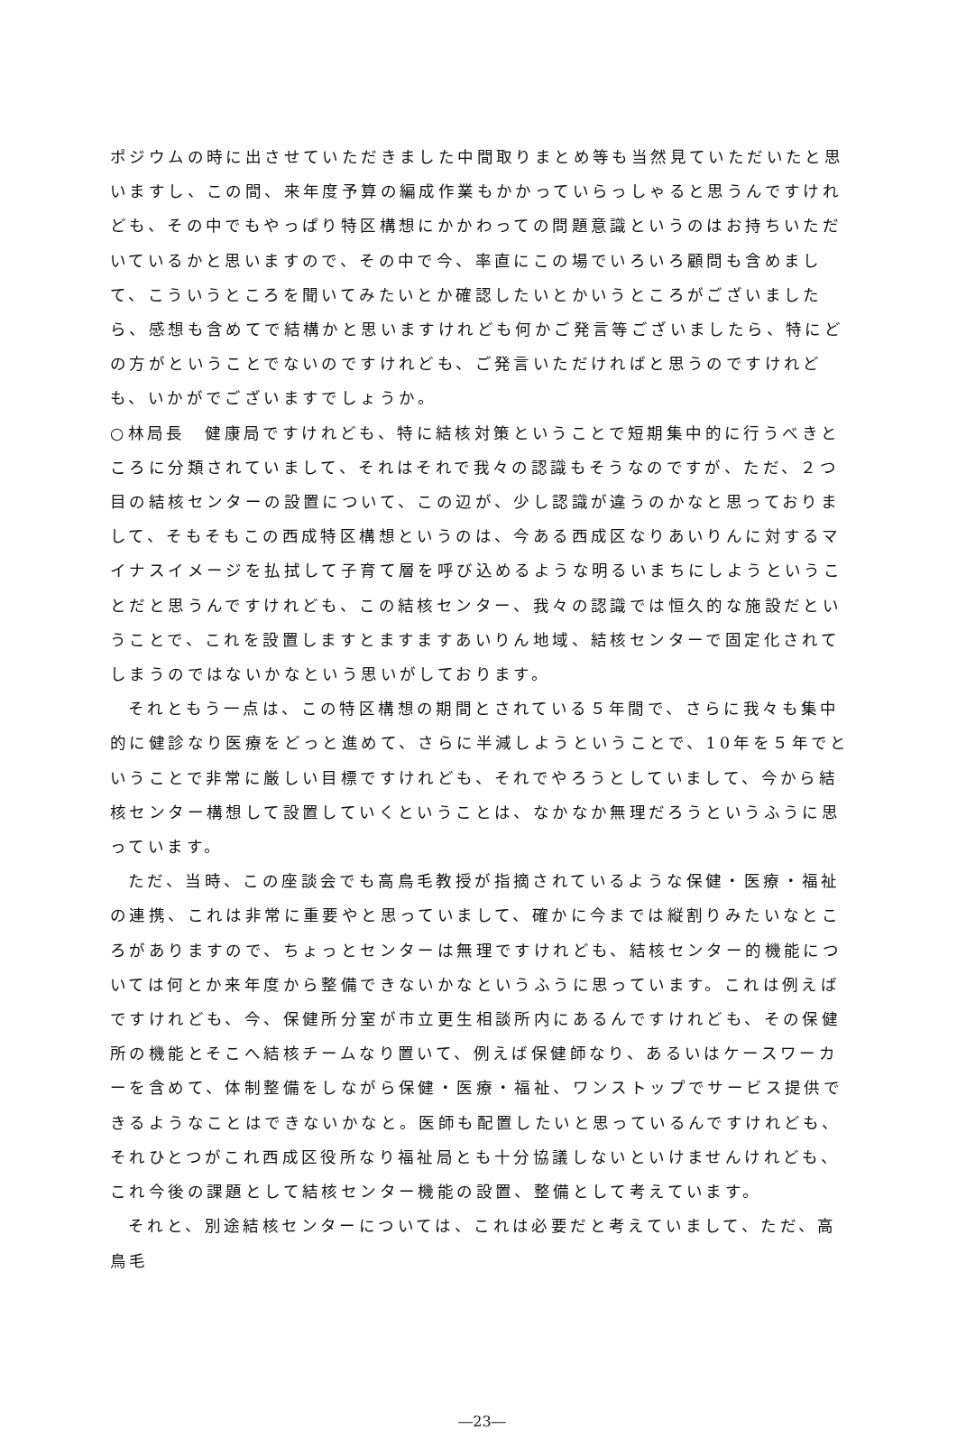ポジウムの時に出させていただきました中間取りまとめ等も当然見ていただいたと思いますし、この間、来年度予算の編成作業もかかっていらっしゃると思うんですけれども、その中でもやっぱり特区構想にかかわっての問題意識というのはお持ちいただいているかと思いますので、その中で今、率直にこの場でいろいろ顧問も含めまして、こういうところを聞いてみたいとか確認したいとかいうところがございましたら、感想も含めてで結構かと思いますけれども何かご発言等ございましたら、特にどの方がということでないのですけれども、ご発言いただければと思うのですけれども、いかがでございますでしょうか。
○林局長　健康局ですけれども、特に結核対策ということで短期集中的に行うべきところに分類されていまして、それはそれで我々の認識もそうなのですが、ただ、２つ目の結核センターの設置について、この辺が、少し認識が違うのかなと思っておりまして、そもそもこの西成特区構想というのは、今ある西成区なりあいりんに対するマイナスイメージを払拭して子育て層を呼び込めるような明るいまちにしようということだと思うんですけれども、この結核センター、我々の認識では恒久的な施設だということで、これを設置しますとますますあいりん地域、結核センターで固定化されてしまうのではないかなという思いがしております。
それともう一点は、この特区構想の期間とされている５年間で、さらに我々も集中的に健診なり医療をどっと進めて、さらに半減しようということで、10年を５年でということで非常に厳しい目標ですけれども、それでやろうとしていまして、今から結核センター構想して設置していくということは、なかなか無理だろうというふうに思っています。
ただ、当時、この座談会でも高鳥毛教授が指摘されているような保健・医療・福祉の連携、これは非常に重要やと思っていまして、確かに今までは縦割りみたいなところがありますので、ちょっとセンターは無理ですけれども、結核センター的機能については何とか来年度から整備できないかなというふうに思っています。これは例えばですけれども、今、保健所分室が市立更生相談所内にあるんですけれども、その保健所の機能とそこへ結核チームなり置いて、例えば保健師なり、あるいはケースワーカーを含めて、体制整備をしながら保健・医療・福祉、ワンストップでサービス提供できるようなことはできないかなと。医師も配置したいと思っているんですけれども、それひとつがこれ西成区役所なり福祉局とも十分協議しないといけませんけれども、これ今後の課題として結核センター機能の設置、整備として考えています。
それと、別途結核センターについては、これは必要だと考えていまして、ただ、高鳥毛
―23―